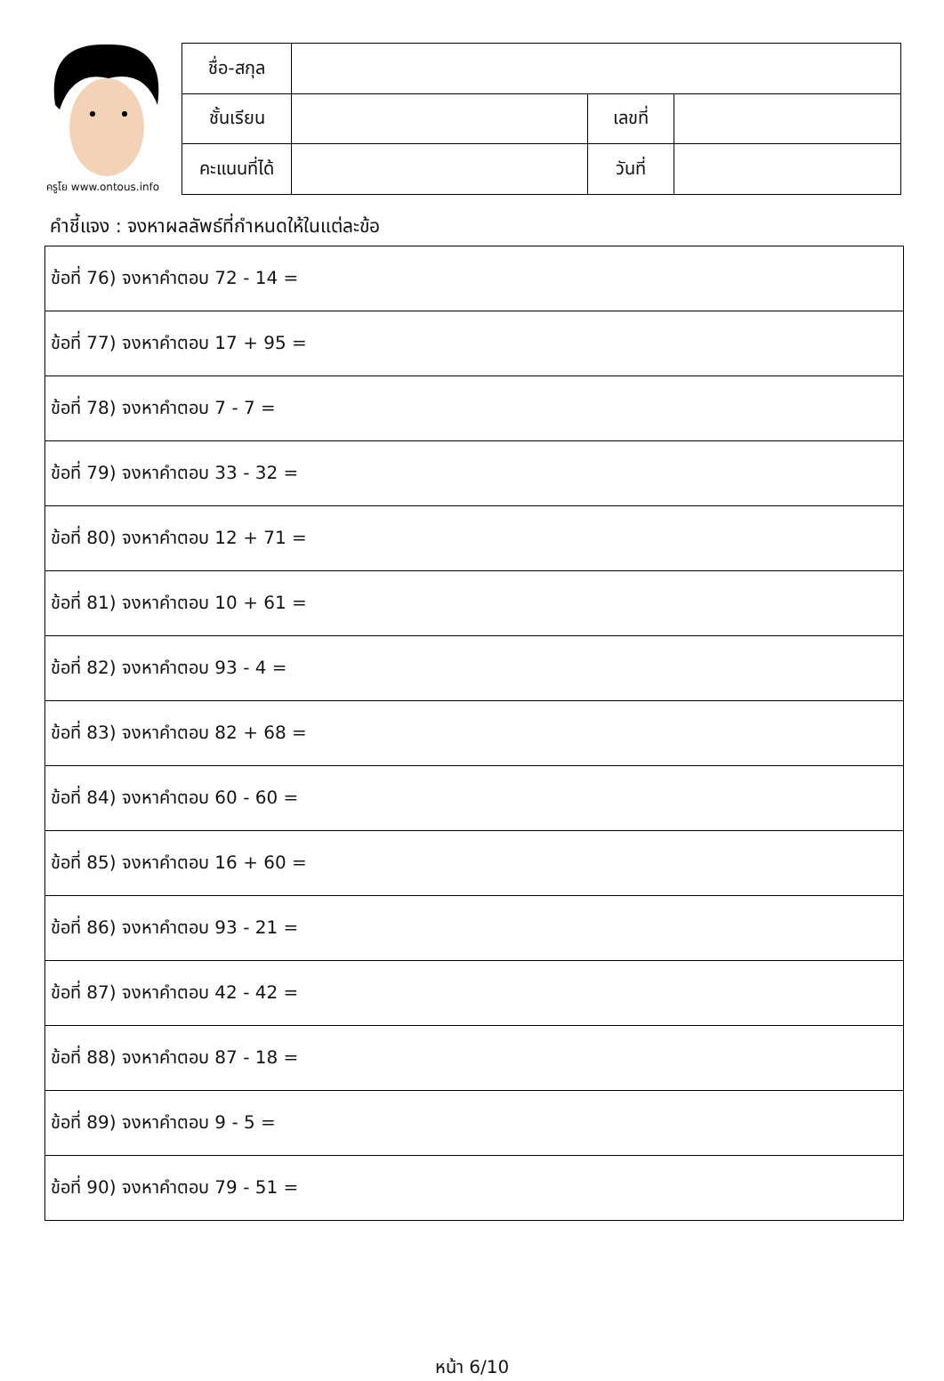ครูโย www.ontous.info
| ชื่อ-สกุล | | | |
| ชั้นเรียน | | เลขที่ | |
| คะแนนที่ได้ | | วันที่ | |
คำชี้แจง : จงหาผลลัพธ์ที่กำหนดให้ในแต่ละข้อ
| ข้อที่ 76) จงหาคำตอบ 72 - 14 = |
| ข้อที่ 77) จงหาคำตอบ 17 + 95 = |
| ข้อที่ 78) จงหาคำตอบ 7 - 7 = |
| ข้อที่ 79) จงหาคำตอบ 33 - 32 = |
| ข้อที่ 80) จงหาคำตอบ 12 + 71 = |
| ข้อที่ 81) จงหาคำตอบ 10 + 61 = |
| ข้อที่ 82) จงหาคำตอบ 93 - 4 = |
| ข้อที่ 83) จงหาคำตอบ 82 + 68 = |
| ข้อที่ 84) จงหาคำตอบ 60 - 60 = |
| ข้อที่ 85) จงหาคำตอบ 16 + 60 = |
| ข้อที่ 86) จงหาคำตอบ 93 - 21 = |
| ข้อที่ 87) จงหาคำตอบ 42 - 42 = |
| ข้อที่ 88) จงหาคำตอบ 87 - 18 = |
| ข้อที่ 89) จงหาคำตอบ 9 - 5 = |
| ข้อที่ 90) จงหาคำตอบ 79 - 51 = |
หน้า 6/10